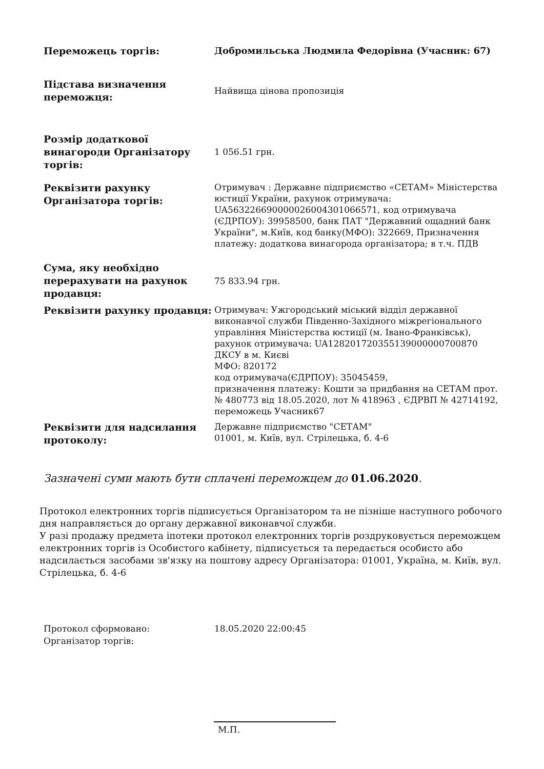| Переможець торгів: | Добромильська Людмила Федорівна (Учасник: 67) |
| Підстава визначення переможця: | Найвища цінова пропозиція |
| Розмір додаткової винагороди Організатору торгів: | 1 056.51 грн. |
| Реквізити рахунку Організатора торгів: | Отримувач : Державне підприємство «СЕТАМ» Міністерства юстиції України, рахунок отримувача: UA563226690000026004301066571, код отримувача (ЄДРПОУ): 39958500, банк ПАТ "Державний ощадний банк України", м.Київ, код банку(МФО): 322669, Призначення платежу: додаткова винагорода організатора; в т.ч. ПДВ |
| Сума, яку необхідно перерахувати на рахунок продавця: | 75 833.94 грн. |
| Реквізити рахунку продавця: | Отримувач: Ужгородський міський відділ державної виконавчої служби Південно-Західного міжрегіонального управління Міністерства юстиції (м. Івано-Франківськ), рахунок отримувача: UA128201720355139000000700870 ДКСУ в м. Києві МФО: 820172 код отримувача(ЄДРПОУ): 35045459, призначення платежу: Кошти за придбання на СЕТАМ прот. № 480773 від 18.05.2020, лот № 418963 , ЄДРВП № 42714192, переможець Учасник67 |
| Реквізити для надсилання протоколу: | Державне підприємство "СЕТАМ" 01001, м. Київ, вул. Стрілецька, б. 4-6 |
Зазначені суми мають бути сплачені переможцем до 01.06.2020.
Протокол електронних торгів підписується Організатором та не пізніше наступного робочого дня направляється до органу державної виконавчої служби.
У разі продажу предмета іпотеки протокол електронних торгів роздруковується переможцем електронних торгів із Особистого кабінету, підписується та передається особисто або надсилається засобами зв'язку на поштову адресу Організатора: 01001, Україна, м. Київ, вул. Стрілецька, б. 4-6
| Протокол сформовано: | 18.05.2020 22:00:45 |
| Організатор торгів: | |
М.П.